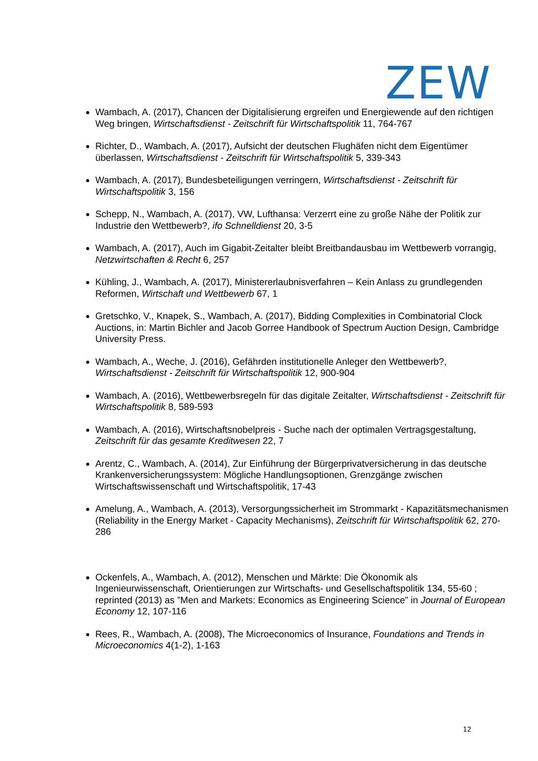ZEW
Wambach, A. (2017), Chancen der Digitalisierung ergreifen und Energiewende auf den richtigen Weg bringen, Wirtschaftsdienst - Zeitschrift für Wirtschaftspolitik 11, 764-767
Richter, D., Wambach, A. (2017), Aufsicht der deutschen Flughäfen nicht dem Eigentümer überlassen, Wirtschaftsdienst - Zeitschrift für Wirtschaftspolitik 5, 339-343
Wambach, A. (2017), Bundesbeteiligungen verringern, Wirtschaftsdienst - Zeitschrift für Wirtschaftspolitik 3, 156
Schepp, N., Wambach, A. (2017), VW, Lufthansa: Verzerrt eine zu große Nähe der Politik zur Industrie den Wettbewerb?, ifo Schnelldienst 20, 3-5
Wambach, A. (2017), Auch im Gigabit-Zeitalter bleibt Breitbandausbau im Wettbewerb vorrangig, Netzwirtschaften & Recht 6, 257
Kühling, J., Wambach, A. (2017), Ministererlaubnisverfahren – Kein Anlass zu grundlegenden Reformen, Wirtschaft und Wettbewerb 67, 1
Gretschko, V., Knapek, S., Wambach, A. (2017), Bidding Complexities in Combinatorial Clock Auctions, in: Martin Bichler and Jacob Gorree Handbook of Spectrum Auction Design, Cambridge University Press.
Wambach, A., Weche, J. (2016), Gefährden institutionelle Anleger den Wettbewerb?, Wirtschaftsdienst - Zeitschrift für Wirtschaftspolitik 12, 900-904
Wambach, A. (2016), Wettbewerbsregeln für das digitale Zeitalter, Wirtschaftsdienst - Zeitschrift für Wirtschaftspolitik 8, 589-593
Wambach, A. (2016), Wirtschaftsnobelpreis - Suche nach der optimalen Vertragsgestaltung, Zeitschrift für das gesamte Kreditwesen 22, 7
Arentz, C., Wambach, A. (2014), Zur Einführung der Bürgerprivatversicherung in das deutsche Krankenversicherungssystem: Mögliche Handlungsoptionen, Grenzgänge zwischen Wirtschaftswissenschaft und Wirtschaftspolitik, 17-43
Amelung, A., Wambach, A. (2013), Versorgungssicherheit im Strommarkt - Kapazitätsmechanismen (Reliability in the Energy Market - Capacity Mechanisms), Zeitschrift für Wirtschaftspolitik 62, 270-286
Ockenfels, A., Wambach, A. (2012), Menschen und Märkte: Die Ökonomik als Ingenieurwissenschaft, Orientierungen zur Wirtschafts- und Gesellschaftspolitik 134, 55-60 ; reprinted (2013) as ”Men and Markets: Economics as Engineering Science” in Journal of European Economy 12, 107-116
Rees, R., Wambach, A. (2008), The Microeconomics of Insurance, Foundations and Trends in Microeconomics 4(1-2), 1-163
12